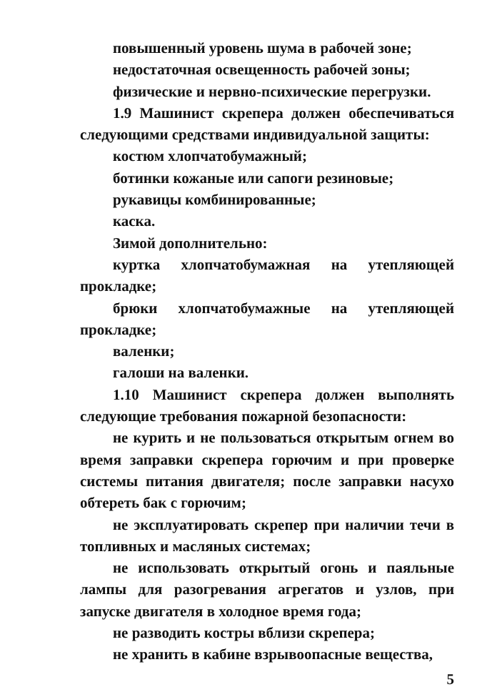повышенный уровень шума в рабочей зоне;
недостаточная освещенность рабочей зоны;
физические и нервно-психические перегрузки.
1.9 Машинист скрепера должен обеспечиваться следующими средствами индивидуальной защиты:
костюм хлопчатобумажный;
ботинки кожаные или сапоги резиновые;
рукавицы комбинированные;
каска.
Зимой дополнительно:
куртка хлопчатобумажная на утепляющей прокладке;
брюки хлопчатобумажные на утепляющей прокладке;
валенки;
галоши на валенки.
1.10 Машинист скрепера должен выполнять следующие требования пожарной безопасности:
не курить и не пользоваться открытым огнем во время заправки скрепера горючим и при проверке системы питания двигателя; после заправки насухо обтереть бак с горючим;
не эксплуатировать скрепер при наличии течи в топливных и масляных системах;
не использовать открытый огонь и паяльные лампы для разогревания агрегатов и узлов, при запуске двигателя в холодное время года;
не разводить костры вблизи скрепера;
не хранить в кабине взрывоопасные вещества,
5